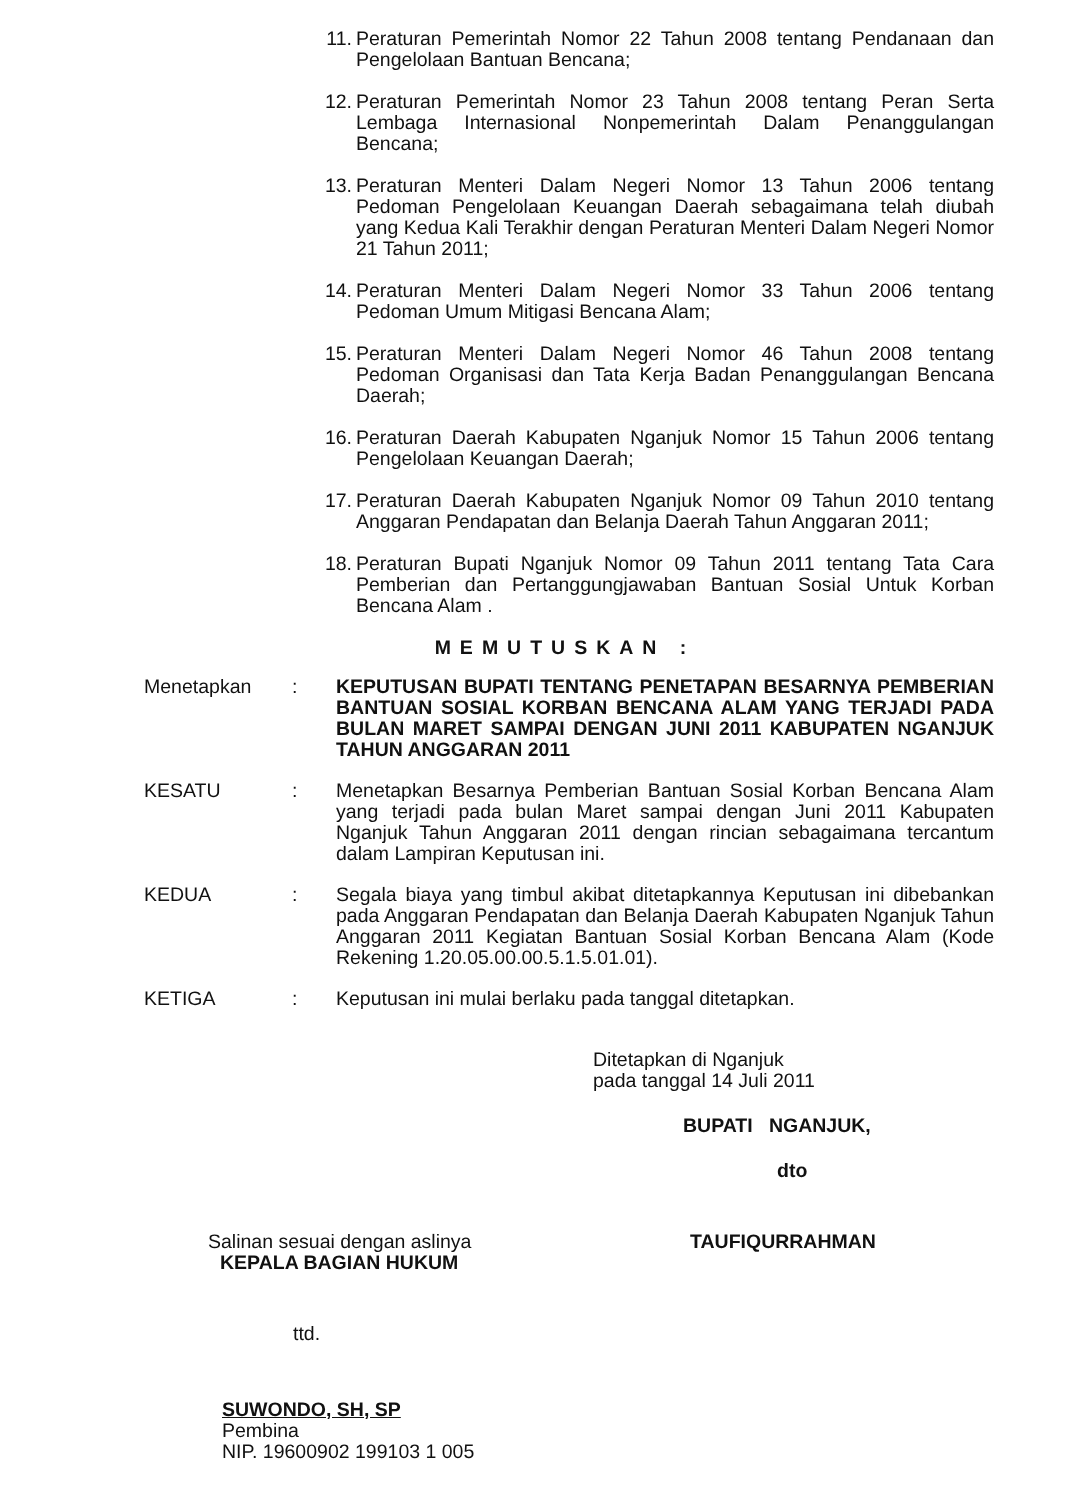11. Peraturan Pemerintah Nomor 22 Tahun 2008 tentang Pendanaan dan Pengelolaan Bantuan Bencana;
12. Peraturan Pemerintah Nomor 23 Tahun 2008 tentang Peran Serta Lembaga Internasional Nonpemerintah Dalam Penanggulangan Bencana;
13. Peraturan Menteri Dalam Negeri Nomor 13 Tahun 2006 tentang Pedoman Pengelolaan Keuangan Daerah sebagaimana telah diubah yang Kedua Kali Terakhir dengan Peraturan Menteri Dalam Negeri Nomor 21 Tahun 2011;
14. Peraturan Menteri Dalam Negeri Nomor 33 Tahun 2006 tentang Pedoman Umum Mitigasi Bencana Alam;
15. Peraturan Menteri Dalam Negeri Nomor 46 Tahun 2008 tentang Pedoman Organisasi dan Tata Kerja Badan Penanggulangan Bencana Daerah;
16. Peraturan Daerah Kabupaten Nganjuk Nomor 15 Tahun 2006 tentang Pengelolaan Keuangan Daerah;
17. Peraturan Daerah Kabupaten Nganjuk Nomor 09 Tahun 2010 tentang Anggaran Pendapatan dan Belanja Daerah Tahun Anggaran 2011;
18. Peraturan Bupati Nganjuk Nomor 09 Tahun 2011 tentang Tata Cara Pemberian dan Pertanggungjawaban Bantuan Sosial Untuk Korban Bencana Alam .
MEMUTUSKAN :
Menetapkan: KEPUTUSAN BUPATI TENTANG PENETAPAN BESARNYA PEMBERIAN BANTUAN SOSIAL KORBAN BENCANA ALAM YANG TERJADI PADA BULAN MARET SAMPAI DENGAN JUNI 2011 KABUPATEN NGANJUK TAHUN ANGGARAN 2011
KESATU: Menetapkan Besarnya Pemberian Bantuan Sosial Korban Bencana Alam yang terjadi pada bulan Maret sampai dengan Juni 2011 Kabupaten Nganjuk Tahun Anggaran 2011 dengan rincian sebagaimana tercantum dalam Lampiran Keputusan ini.
KEDUA: Segala biaya yang timbul akibat ditetapkannya Keputusan ini dibebankan pada Anggaran Pendapatan dan Belanja Daerah Kabupaten Nganjuk Tahun Anggaran 2011 Kegiatan Bantuan Sosial Korban Bencana Alam (Kode Rekening 1.20.05.00.00.5.1.5.01.01).
KETIGA: Keputusan ini mulai berlaku pada tanggal ditetapkan.
Ditetapkan di Nganjuk
pada tanggal 14 Juli 2011
BUPATI NGANJUK,
dto
Salinan sesuai dengan aslinya
KEPALA BAGIAN HUKUM
ttd.
SUWONDO, SH, SP
Pembina
NIP. 19600902 199103 1 005
TAUFIQURRAHMAN